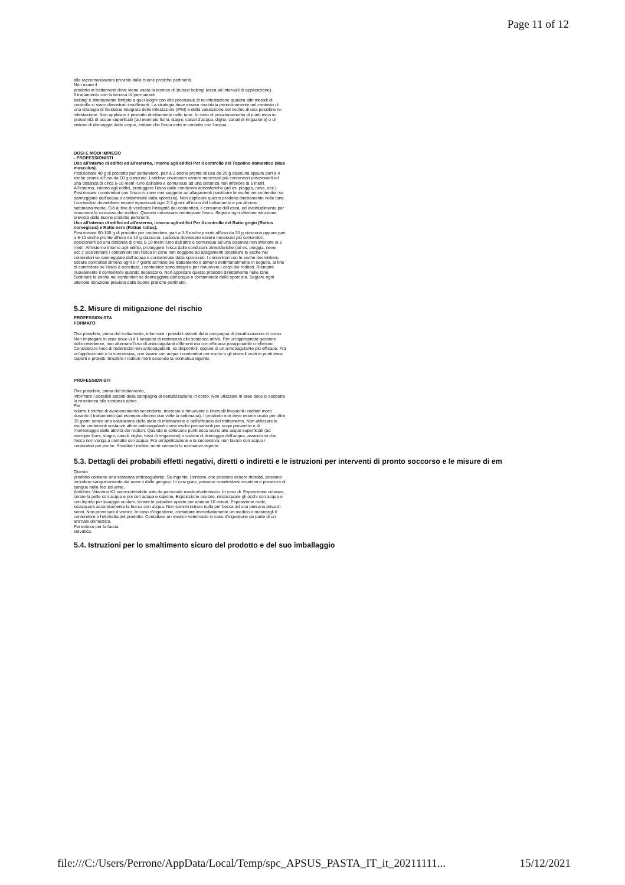Page 11 of 12
alle raccomandazioni previste dalle buone pratiche pertinenti.
Non usare il
prodotto in trattamenti dove viene usata la tecnica di 'pulsed baiting' (esca ad intervalli di applicazione).
Il trattamento con la tecnica di 'permanent
baiting' è strettamente limitato a quei luoghi con alto potenziale di re-infestazione qualora altri metodi di controllo si siano dimostrati insufficienti. La strategia deve essere rivalutata periodicamente nel contesto di una strategia di Gestione Integrata delle Infestazioni (IPM) e della valutazione del rischio di una possibile re-infestazione. Non applicare il prodotto direttamente nelle tane. In caso di posizionamento di punti esca in prossimità di acque superficiali (ad esempio fiumi, stagni, canali d'acqua, dighe, canali di irrigazione) o di sistemi di drenaggio delle acque, evitare che l'esca entri in contatto con l'acqua.
DOSI E MODI IMPIEGO
- PROFESSIONISTI
Uso all'interno di edifici ed all'esterno, intorno agli edifici Per il controllo del Topolino domestico (Mus musculus).
Posizionare 40 g di prodotto per contenitore, pari a 2 esche pronte all'uso da 20 g ciascuna oppure pari a 4 esche pronte all'uso da 10 g ciascuna. Laddove dovessero essere necessari più contenitori posizionarli ad una distanza di circa 5-10 metri l'uno dall'altro e comunque ad una distanza non inferiore ai 5 metri. All'esterno, intorno agli edifici, proteggere l'esca dalle condizioni atmosferiche (ad es. pioggia, neve, ecc.). Posizionare i contenitori con l'esca in zone non soggette ad allagamenti (sostituire le esche nei contenitori se danneggiate dall'acqua o contaminate dalla sporcizia). Non applicare questo prodotto direttamente nelle tane. I contenitori dovrebbero essere ispezionati ogni 2-3 giorni all'inizio del trattamento e poi almeno settimanalmente. Ciò al fine di verificare l'integrità dei contenitori, il consumo dell'esca, ed eventualmente per rimuovere le carcasse dei roditori. Quando necessario reintegrare l'esca. Seguire ogni ulteriore istruzione prevista dalle buone pratiche pertinenti.
Uso all'interno di edifici ed all'esterno, intorno agli edifici Per il controllo del Ratto grigio (Rattus norvegicus) e Ratto nero (Rattus rattus).
Posizionare 60-100 g di prodotto per contenitore, pari a 3-5 esche pronte all'uso da 20 g ciascuna oppure pari a 6-10 esche pronte all'uso da 10 g ciascuna. Laddove dovessero essere necessari più contenitori, posizionarli ad una distanza di circa 5-10 metri l'uno dall'altro e comunque ad una distanza non inferiore ai 5 metri. All'esterno intorno agli edifici, proteggere l'esca dalle condizioni atmosferiche (ad es. pioggia, neve, ecc.); posizionare i contenitori con l'esca in zone non soggette ad allagamenti (sostituire le esche nei contenitori se danneggiate dall'acqua o contaminate dalla sporcizia). I contenitori con le esche dovrebbero essere controllati almeno ogni 5-7 giorni all'inizio del trattamento e almeno settimanalmente in seguito, al fine di controllare se l'esca è accettata, i contenitori sono integri e per rimuovere i corpi dei roditori. Riempire nuovamente il contenitore quando necessario. Non applicare questo prodotto direttamente nelle tane. Sostituire le esche nei contenitori se danneggiate dall'acqua o contaminate dalla sporcizia. Seguire ogni ulteriore istruzione prevista dalle buone pratiche pertinenti.
5.2. Misure di mitigazione del rischio
PROFESSIONISTA
FORMATO
Ove possibile, prima del trattamento, informare i possibili astanti della campagna di derattizzazione in corso. Non impiegare in aree dove vi è il sospetto di resistenza alla sostanza attiva. Per un'appropriata gestione delle resistenze, non alternare l'uso di anticoagulanti differenti ma con efficacia paragonabile o inferiore. Considerare l'uso di rodenticidi non-anticoagulanti, se disponibili, oppure di un anticoagulante più efficace. Fra un'applicazione e la successiva, non lavare con acqua i contenitori per esche o gli utensili usati in punti esca coperti e protetti. Smaltire i roditori morti secondo la normativa vigente.
PROFESSIONISTI
Ove possibile, prima del trattamento,
informare i possibili astanti della campagna di derattizzazione in corso. Non utilizzare in aree dove si sospetta la resistenza alla sostanza attiva.
Per
ridurre il rischio di avvelenamento secondario, ricercare e rimuovere a intervalli frequenti i roditori morti durante il trattamento (ad esempio almeno due volte la settimana). Il prodotto non deve essere usato per oltre 35 giorni senza una valutazione dello stato di infestazione e dell'efficacia del trattamento. Non utilizzare le esche contenenti sostanze attive anticoagulanti come esche permanenti per scopi preventivi o di monitoraggio delle attività dei roditori. Quando si collocano punti esca vicino alle acque superficiali (ad esempio fiumi, stagni, canali, dighe, fossi di irrigazione) o sistemi di drenaggio dell'acqua, assicurarsi che l'esca non venga a contatto con acqua. Fra un'applicazione e la successiva, non lavare con acqua i contenitori per esche. Smaltire i roditori morti secondo la normativa vigente.
5.3. Dettagli dei probabili effetti negativi, diretti o indiretti e le istruzioni per interventi di pronto soccorso e le misure di em
Questo
prodotto contiene una sostanza anticoagulante. Se ingerito, i sintomi, che possono essere ritardati, possono includere sanguinamento dal naso o dalle gengive. In casi gravi, possono manifestarsi ematomi e presenza di sangue nelle feci ed urine.
Antidoto: Vitamina K1 somministrabile solo da personale medico/veterinario. In caso di: Esposizione cutanea, lavare la pelle con acqua e poi con acqua e sapone. Esposizione oculare, risciacquare gli occhi con acqua o con liquido per lavaggio oculare, tenere le palpebre aperte per almeno 10 minuti. Esposizione orale, sciacquare accuratamente la bocca con acqua. Non somministrare nulla per bocca ad una persona priva di sensi. Non provocare il vomito. In caso d'ingestione, contattare immediatamente un medico e mostrargli il contenitore o l'etichetta del prodotto. Contattare un medico veterinario in caso d'ingestione da parte di un animale domestico.
Pericoloso per la fauna
selvatica.
5.4. Istruzioni per lo smaltimento sicuro del prodotto e del suo imballaggio
file:///C:/Users/Perrone/AppData/Local/Temp/spc_APSUS_PASTA_IT_it_20211111... 15/12/2021